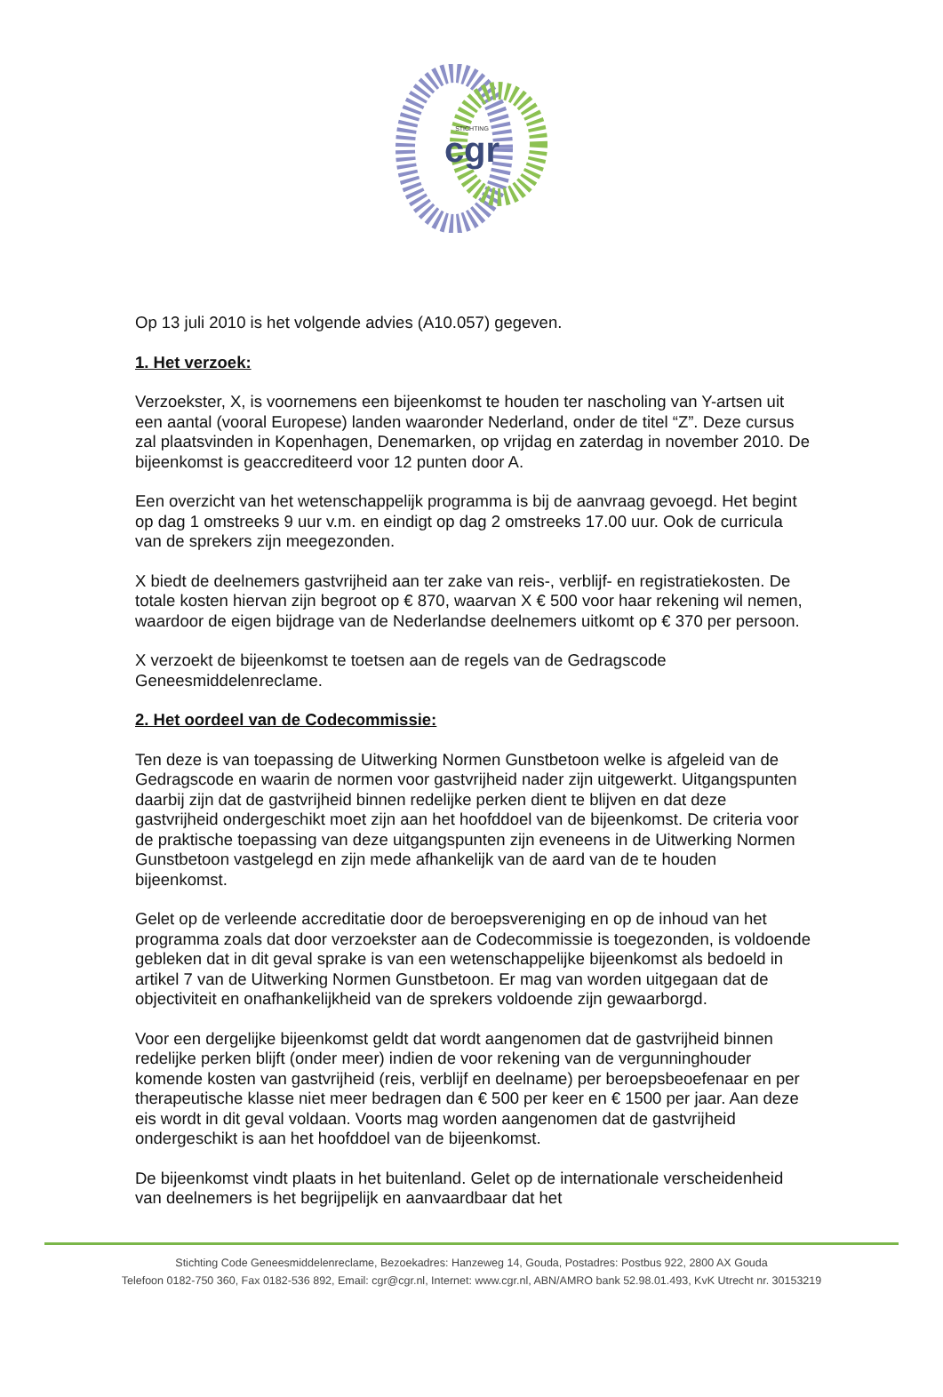STICHTING
cgr
Op 13 juli 2010 is het volgende advies (A10.057) gegeven.
1. Het verzoek:
Verzoekster, X, is voornemens een bijeenkomst te houden ter nascholing van Y-artsen uit een aantal (vooral Europese) landen waaronder Nederland, onder de titel “Z”. Deze cursus zal plaatsvinden in Kopenhagen, Denemarken, op vrijdag en zaterdag in november 2010. De bijeenkomst is geaccrediteerd voor 12 punten door A.
Een overzicht van het wetenschappelijk programma is bij de aanvraag gevoegd. Het begint op dag 1 omstreeks 9 uur v.m. en eindigt op dag 2 omstreeks 17.00 uur. Ook de curricula van de sprekers zijn meegezonden.
X biedt de deelnemers gastvrijheid aan ter zake van reis-, verblijf- en registratiekosten. De totale kosten hiervan zijn begroot op € 870, waarvan X € 500 voor haar rekening wil nemen, waardoor de eigen bijdrage van de Nederlandse deelnemers uitkomt op € 370 per persoon.
X verzoekt de bijeenkomst te toetsen aan de regels van de Gedragscode Geneesmiddelenreclame.
2. Het oordeel van de Codecommissie:
Ten deze is van toepassing de Uitwerking Normen Gunstbetoon welke is afgeleid van de Gedragscode en waarin de normen voor gastvrijheid nader zijn uitgewerkt. Uitgangspunten daarbij zijn dat de gastvrijheid binnen redelijke perken dient te blijven en dat deze gastvrijheid ondergeschikt moet zijn aan het hoofddoel van de bijeenkomst. De criteria voor de praktische toepassing van deze uitgangspunten zijn eveneens in de Uitwerking Normen Gunstbetoon vastgelegd en zijn mede afhankelijk van de aard van de te houden bijeenkomst.
Gelet op de verleende accreditatie door de beroepsvereniging en op de inhoud van het programma zoals dat door verzoekster aan de Codecommissie is toegezonden, is voldoende gebleken dat in dit geval sprake is van een wetenschappelijke bijeenkomst als bedoeld in artikel 7 van de Uitwerking Normen Gunstbetoon. Er mag van worden uitgegaan dat de objectiviteit en onafhankelijkheid van de sprekers voldoende zijn gewaarborgd.
Voor een dergelijke bijeenkomst geldt dat wordt aangenomen dat de gastvrijheid binnen redelijke perken blijft (onder meer) indien de voor rekening van de vergunninghouder komende kosten van gastvrijheid (reis, verblijf en deelname) per beroepsbeoefenaar en per therapeutische klasse niet meer bedragen dan € 500 per keer en € 1500 per jaar. Aan deze eis wordt in dit geval voldaan. Voorts mag worden aangenomen dat de gastvrijheid ondergeschikt is aan het hoofddoel van de bijeenkomst.
De bijeenkomst vindt plaats in het buitenland. Gelet op de internationale verscheidenheid van deelnemers is het begrijpelijk en aanvaardbaar dat het
Stichting Code Geneesmiddelenreclame, Bezoekadres: Hanzeweg 14, Gouda, Postadres: Postbus 922, 2800 AX Gouda
Telefoon 0182-750 360, Fax 0182-536 892, Email: cgr@cgr.nl, Internet: www.cgr.nl, ABN/AMRO bank 52.98.01.493, KvK Utrecht nr. 30153219